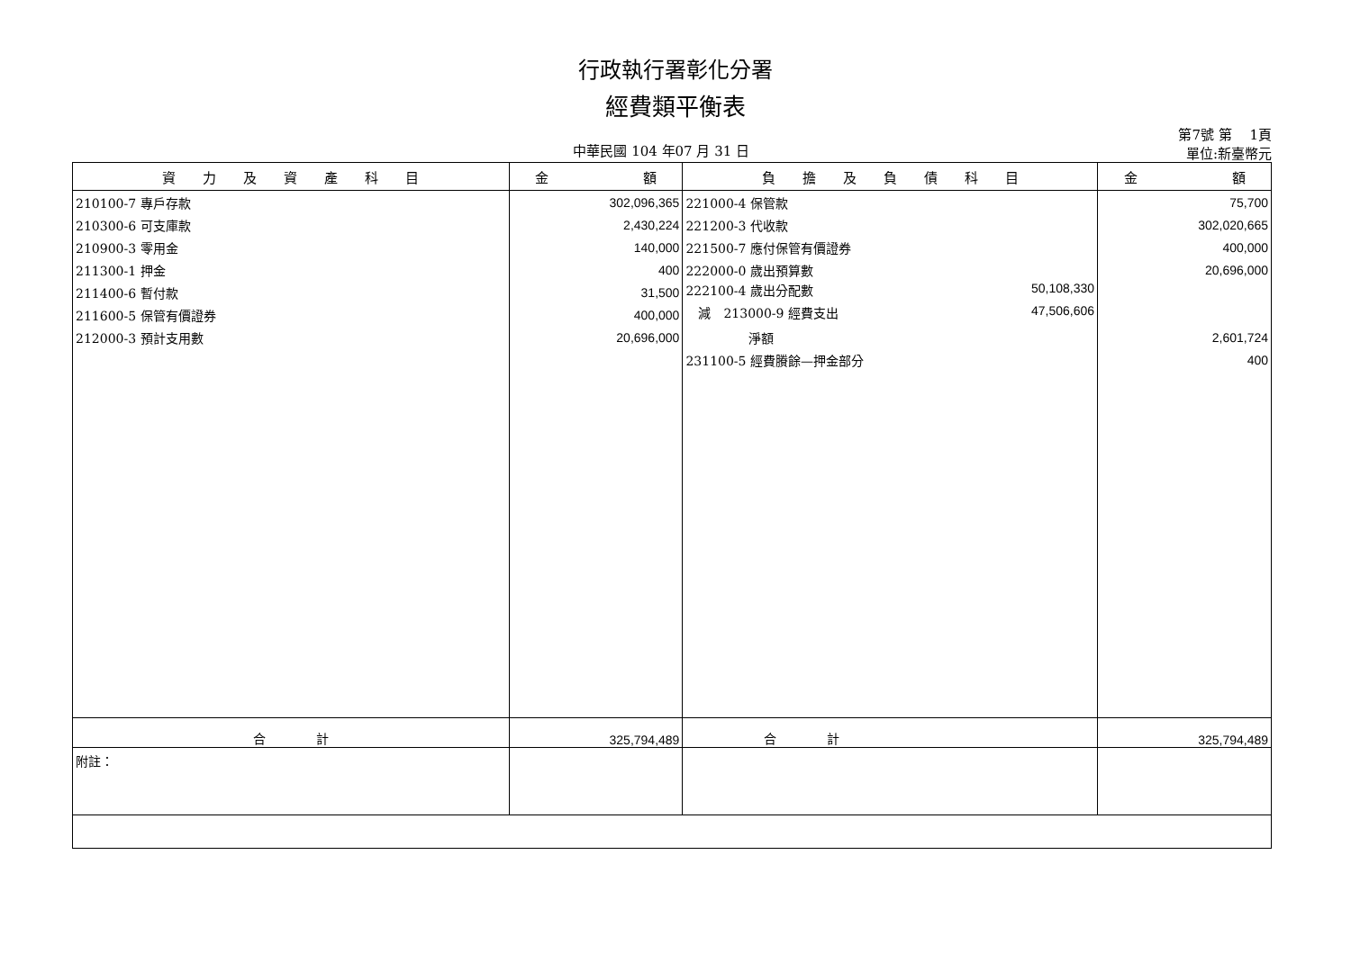行政執行署彰化分署
經費類平衡表
中華民國 104 年07 月 31 日 第7號 第　 1頁
單位:新臺幣元
| 資 力 及 資 產 科 目 | 金 額 | 負 擔 及 負 債 科 目 | 金 額 |
| --- | --- | --- | --- |
| 210100-7 專戶存款 | 302,096,365 | 221000-4 保管款 | 75,700 |
| 210300-6 可支庫款 | 2,430,224 | 221200-3 代收款 | 302,020,665 |
| 210900-3 零用金 | 140,000 | 221500-7 應付保管有價證券 | 400,000 |
| 211300-1 押金 | 400 | 222000-0 歲出預算數 | 20,696,000 |
| 211400-6 暫付款 | 31,500 | 222100-4 歲出分配數 50,108,330 | |
| 211600-5 保管有價證券 | 400,000 | 減 213000-9 經費支出 47,506,606 | |
| 212000-3 預計支用數 | 20,696,000 | 淨額 | 2,601,724 |
| | | 231100-5 經費賸餘—押金部分 | 400 |
| 合 計 | 325,794,489 | 合 計 | 325,794,489 |
| 附註： | | | |